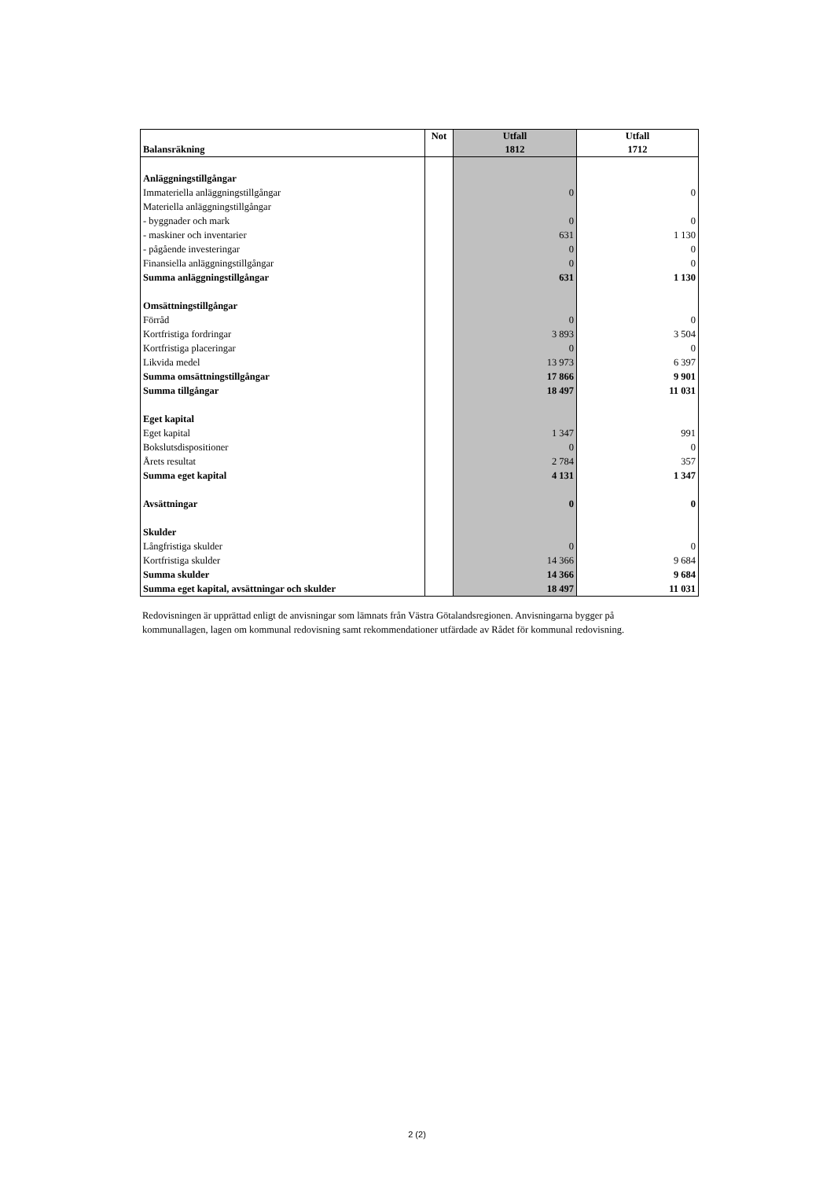| Balansräkning | Not | Utfall 1812 | Utfall 1712 |
| --- | --- | --- | --- |
| Anläggningstillgångar | | | |
| Immateriella anläggningstillgångar | | 0 | 0 |
| Materiella anläggningstillgångar | | | |
| - byggnader och mark | | 0 | 0 |
| - maskiner och inventarier | | 631 | 1 130 |
| - pågående investeringar | | 0 | 0 |
| Finansiella anläggningstillgångar | | 0 | 0 |
| Summa anläggningstillgångar | | 631 | 1 130 |
| Omsättningstillgångar | | | |
| Förråd | | 0 | 0 |
| Kortfristiga fordringar | | 3 893 | 3 504 |
| Kortfristiga placeringar | | 0 | 0 |
| Likvida medel | | 13 973 | 6 397 |
| Summa omsättningstillgångar | | 17 866 | 9 901 |
| Summa tillgångar | | 18 497 | 11 031 |
| Eget kapital | | | |
| Eget kapital | | 1 347 | 991 |
| Bokslutsdispositioner | | 0 | 0 |
| Årets resultat | | 2 784 | 357 |
| Summa eget kapital | | 4 131 | 1 347 |
| Avsättningar | | 0 | 0 |
| Skulder | | | |
| Långfristiga skulder | | 0 | 0 |
| Kortfristiga skulder | | 14 366 | 9 684 |
| Summa skulder | | 14 366 | 9 684 |
| Summa eget kapital, avsättningar och skulder | | 18 497 | 11 031 |
Redovisningen är upprättad enligt de anvisningar som lämnats från Västra Götalandsregionen. Anvisningarna bygger på kommunallagen, lagen om kommunal redovisning samt rekommendationer utfärdade av Rådet för kommunal redovisning.
2 (2)